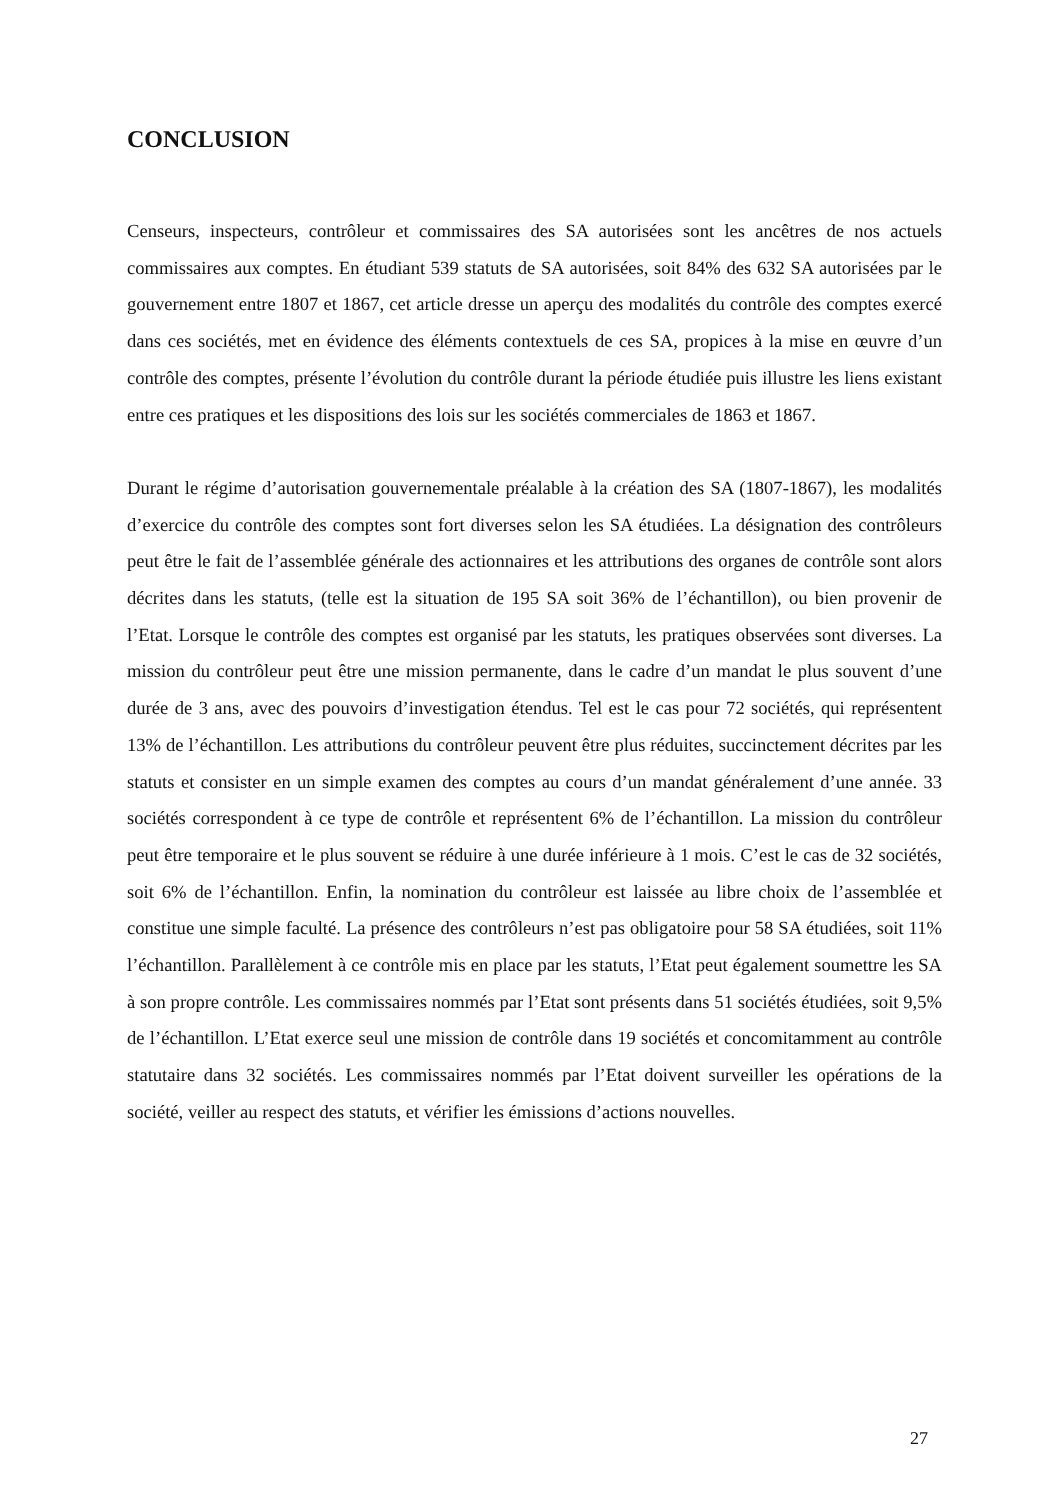CONCLUSION
Censeurs, inspecteurs, contrôleur et commissaires des SA autorisées sont les ancêtres de nos actuels commissaires aux comptes. En étudiant 539 statuts de SA autorisées, soit 84% des 632 SA autorisées par le gouvernement entre 1807 et 1867, cet article dresse un aperçu des modalités du contrôle des comptes exercé dans ces sociétés, met en évidence des éléments contextuels de ces SA, propices à la mise en œuvre d’un contrôle des comptes, présente l’évolution du contrôle durant la période étudiée puis illustre les liens existant entre ces pratiques et les dispositions des lois sur les sociétés commerciales de 1863 et 1867.
Durant le régime d’autorisation gouvernementale préalable à la création des SA (1807-1867), les modalités d’exercice du contrôle des comptes sont fort diverses selon les SA étudiées. La désignation des contrôleurs peut être le fait de l’assemblée générale des actionnaires et les attributions des organes de contrôle sont alors décrites dans les statuts, (telle est la situation de 195 SA soit 36% de l’échantillon), ou bien provenir de l’Etat. Lorsque le contrôle des comptes est organisé par les statuts, les pratiques observées sont diverses. La mission du contrôleur peut être une mission permanente, dans le cadre d’un mandat le plus souvent d’une durée de 3 ans, avec des pouvoirs d’investigation étendus. Tel est le cas pour 72 sociétés, qui représentent 13% de l’échantillon. Les attributions du contrôleur peuvent être plus réduites, succinctement décrites par les statuts et consister en un simple examen des comptes au cours d’un mandat généralement d’une année. 33 sociétés correspondent à ce type de contrôle et représentent 6% de l’échantillon. La mission du contrôleur peut être temporaire et le plus souvent se réduire à une durée inférieure à 1 mois. C’est le cas de 32 sociétés, soit 6% de l’échantillon. Enfin, la nomination du contrôleur est laissée au libre choix de l’assemblée et constitue une simple faculté. La présence des contrôleurs n’est pas obligatoire pour 58 SA étudiées, soit 11% l’échantillon. Parallèlement à ce contrôle mis en place par les statuts, l’Etat peut également soumettre les SA à son propre contrôle. Les commissaires nommés par l’Etat sont présents dans 51 sociétés étudiées, soit 9,5% de l’échantillon. L’Etat exerce seul une mission de contrôle dans 19 sociétés et concomitamment au contrôle statutaire dans 32 sociétés. Les commissaires nommés par l’Etat doivent surveiller les opérations de la société, veiller au respect des statuts, et vérifier les émissions d’actions nouvelles.
27